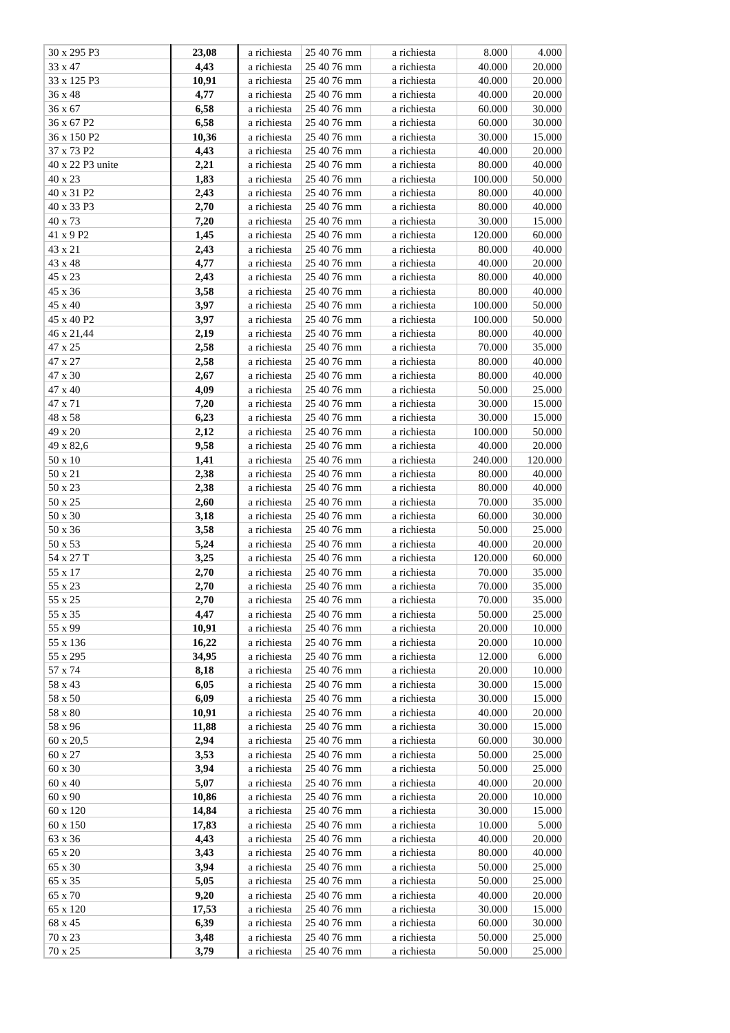| 30 x 295 P3 | 23,08 | a richiesta | 25 40 76 mm | a richiesta | 8.000 | 4.000 |
| 33 x 47 | 4,43 | a richiesta | 25 40 76 mm | a richiesta | 40.000 | 20.000 |
| 33 x 125 P3 | 10,91 | a richiesta | 25 40 76 mm | a richiesta | 40.000 | 20.000 |
| 36 x 48 | 4,77 | a richiesta | 25 40 76 mm | a richiesta | 40.000 | 20.000 |
| 36 x 67 | 6,58 | a richiesta | 25 40 76 mm | a richiesta | 60.000 | 30.000 |
| 36 x 67 P2 | 6,58 | a richiesta | 25 40 76 mm | a richiesta | 60.000 | 30.000 |
| 36 x 150 P2 | 10,36 | a richiesta | 25 40 76 mm | a richiesta | 30.000 | 15.000 |
| 37 x 73 P2 | 4,43 | a richiesta | 25 40 76 mm | a richiesta | 40.000 | 20.000 |
| 40 x 22 P3 unite | 2,21 | a richiesta | 25 40 76 mm | a richiesta | 80.000 | 40.000 |
| 40 x 23 | 1,83 | a richiesta | 25 40 76 mm | a richiesta | 100.000 | 50.000 |
| 40 x 31 P2 | 2,43 | a richiesta | 25 40 76 mm | a richiesta | 80.000 | 40.000 |
| 40 x 33 P3 | 2,70 | a richiesta | 25 40 76 mm | a richiesta | 80.000 | 40.000 |
| 40 x 73 | 7,20 | a richiesta | 25 40 76 mm | a richiesta | 30.000 | 15.000 |
| 41 x 9 P2 | 1,45 | a richiesta | 25 40 76 mm | a richiesta | 120.000 | 60.000 |
| 43 x 21 | 2,43 | a richiesta | 25 40 76 mm | a richiesta | 80.000 | 40.000 |
| 43 x 48 | 4,77 | a richiesta | 25 40 76 mm | a richiesta | 40.000 | 20.000 |
| 45 x 23 | 2,43 | a richiesta | 25 40 76 mm | a richiesta | 80.000 | 40.000 |
| 45 x 36 | 3,58 | a richiesta | 25 40 76 mm | a richiesta | 80.000 | 40.000 |
| 45 x 40 | 3,97 | a richiesta | 25 40 76 mm | a richiesta | 100.000 | 50.000 |
| 45 x 40 P2 | 3,97 | a richiesta | 25 40 76 mm | a richiesta | 100.000 | 50.000 |
| 46 x 21,44 | 2,19 | a richiesta | 25 40 76 mm | a richiesta | 80.000 | 40.000 |
| 47 x 25 | 2,58 | a richiesta | 25 40 76 mm | a richiesta | 70.000 | 35.000 |
| 47 x 27 | 2,58 | a richiesta | 25 40 76 mm | a richiesta | 80.000 | 40.000 |
| 47 x 30 | 2,67 | a richiesta | 25 40 76 mm | a richiesta | 80.000 | 40.000 |
| 47 x 40 | 4,09 | a richiesta | 25 40 76 mm | a richiesta | 50.000 | 25.000 |
| 47 x 71 | 7,20 | a richiesta | 25 40 76 mm | a richiesta | 30.000 | 15.000 |
| 48 x 58 | 6,23 | a richiesta | 25 40 76 mm | a richiesta | 30.000 | 15.000 |
| 49 x 20 | 2,12 | a richiesta | 25 40 76 mm | a richiesta | 100.000 | 50.000 |
| 49 x 82,6 | 9,58 | a richiesta | 25 40 76 mm | a richiesta | 40.000 | 20.000 |
| 50 x 10 | 1,41 | a richiesta | 25 40 76 mm | a richiesta | 240.000 | 120.000 |
| 50 x 21 | 2,38 | a richiesta | 25 40 76 mm | a richiesta | 80.000 | 40.000 |
| 50 x 23 | 2,38 | a richiesta | 25 40 76 mm | a richiesta | 80.000 | 40.000 |
| 50 x 25 | 2,60 | a richiesta | 25 40 76 mm | a richiesta | 70.000 | 35.000 |
| 50 x 30 | 3,18 | a richiesta | 25 40 76 mm | a richiesta | 60.000 | 30.000 |
| 50 x 36 | 3,58 | a richiesta | 25 40 76 mm | a richiesta | 50.000 | 25.000 |
| 50 x 53 | 5,24 | a richiesta | 25 40 76 mm | a richiesta | 40.000 | 20.000 |
| 54 x 27 T | 3,25 | a richiesta | 25 40 76 mm | a richiesta | 120.000 | 60.000 |
| 55 x 17 | 2,70 | a richiesta | 25 40 76 mm | a richiesta | 70.000 | 35.000 |
| 55 x 23 | 2,70 | a richiesta | 25 40 76 mm | a richiesta | 70.000 | 35.000 |
| 55 x 25 | 2,70 | a richiesta | 25 40 76 mm | a richiesta | 70.000 | 35.000 |
| 55 x 35 | 4,47 | a richiesta | 25 40 76 mm | a richiesta | 50.000 | 25.000 |
| 55 x 99 | 10,91 | a richiesta | 25 40 76 mm | a richiesta | 20.000 | 10.000 |
| 55 x 136 | 16,22 | a richiesta | 25 40 76 mm | a richiesta | 20.000 | 10.000 |
| 55 x 295 | 34,95 | a richiesta | 25 40 76 mm | a richiesta | 12.000 | 6.000 |
| 57 x 74 | 8,18 | a richiesta | 25 40 76 mm | a richiesta | 20.000 | 10.000 |
| 58 x 43 | 6,05 | a richiesta | 25 40 76 mm | a richiesta | 30.000 | 15.000 |
| 58 x 50 | 6,09 | a richiesta | 25 40 76 mm | a richiesta | 30.000 | 15.000 |
| 58 x 80 | 10,91 | a richiesta | 25 40 76 mm | a richiesta | 40.000 | 20.000 |
| 58 x 96 | 11,88 | a richiesta | 25 40 76 mm | a richiesta | 30.000 | 15.000 |
| 60 x 20,5 | 2,94 | a richiesta | 25 40 76 mm | a richiesta | 60.000 | 30.000 |
| 60 x 27 | 3,53 | a richiesta | 25 40 76 mm | a richiesta | 50.000 | 25.000 |
| 60 x 30 | 3,94 | a richiesta | 25 40 76 mm | a richiesta | 50.000 | 25.000 |
| 60 x 40 | 5,07 | a richiesta | 25 40 76 mm | a richiesta | 40.000 | 20.000 |
| 60 x 90 | 10,86 | a richiesta | 25 40 76 mm | a richiesta | 20.000 | 10.000 |
| 60 x 120 | 14,84 | a richiesta | 25 40 76 mm | a richiesta | 30.000 | 15.000 |
| 60 x 150 | 17,83 | a richiesta | 25 40 76 mm | a richiesta | 10.000 | 5.000 |
| 63 x 36 | 4,43 | a richiesta | 25 40 76 mm | a richiesta | 40.000 | 20.000 |
| 65 x 20 | 3,43 | a richiesta | 25 40 76 mm | a richiesta | 80.000 | 40.000 |
| 65 x 30 | 3,94 | a richiesta | 25 40 76 mm | a richiesta | 50.000 | 25.000 |
| 65 x 35 | 5,05 | a richiesta | 25 40 76 mm | a richiesta | 50.000 | 25.000 |
| 65 x 70 | 9,20 | a richiesta | 25 40 76 mm | a richiesta | 40.000 | 20.000 |
| 65 x 120 | 17,53 | a richiesta | 25 40 76 mm | a richiesta | 30.000 | 15.000 |
| 68 x 45 | 6,39 | a richiesta | 25 40 76 mm | a richiesta | 60.000 | 30.000 |
| 70 x 23 | 3,48 | a richiesta | 25 40 76 mm | a richiesta | 50.000 | 25.000 |
| 70 x 25 | 3,79 | a richiesta | 25 40 76 mm | a richiesta | 50.000 | 25.000 |